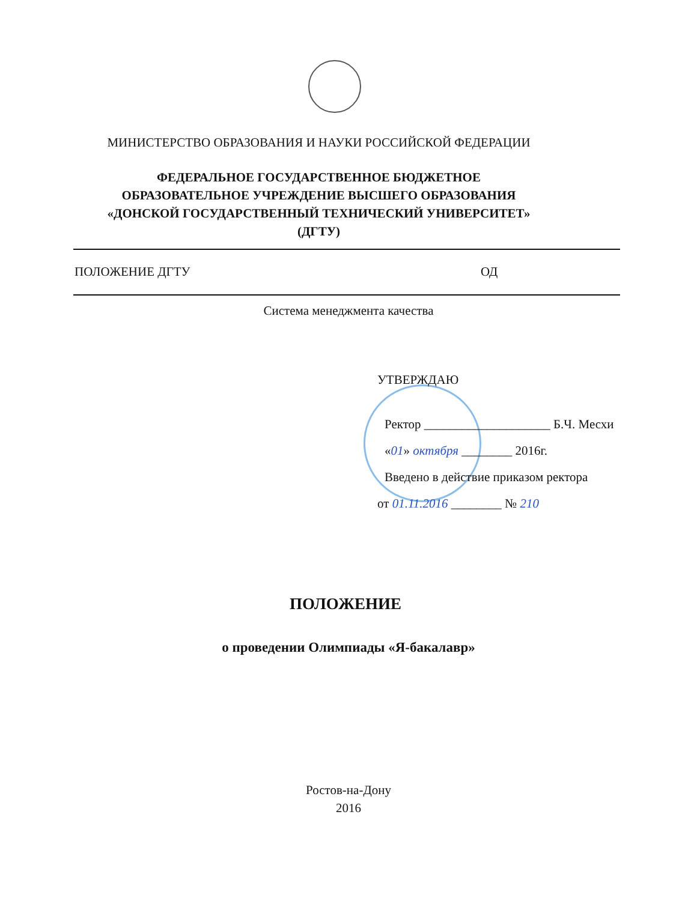МИНИСТЕРСТВО ОБРАЗОВАНИЯ И НАУКИ РОССИЙСКОЙ ФЕДЕРАЦИИ
ФЕДЕРАЛЬНОЕ ГОСУДАРСТВЕННОЕ БЮДЖЕТНОЕ
ОБРАЗОВАТЕЛЬНОЕ УЧРЕЖДЕНИЕ ВЫСШЕГО ОБРАЗОВАНИЯ
«ДОНСКОЙ ГОСУДАРСТВЕННЫЙ ТЕХНИЧЕСКИЙ УНИВЕРСИТЕТ»
(ДГТУ)
ПОЛОЖЕНИЕ ДГТУ ОД
Система менеджмента качества
УТВЕРЖДАЮ
Ректор ____________________ Б.Ч. Месхи
«01» октября ________ 2016г.
Введено в действие приказом ректора
от 01.11.2016 ________ № 210
ПОЛОЖЕНИЕ
о проведении Олимпиады «Я-бакалавр»
Ростов-на-Дону
2016